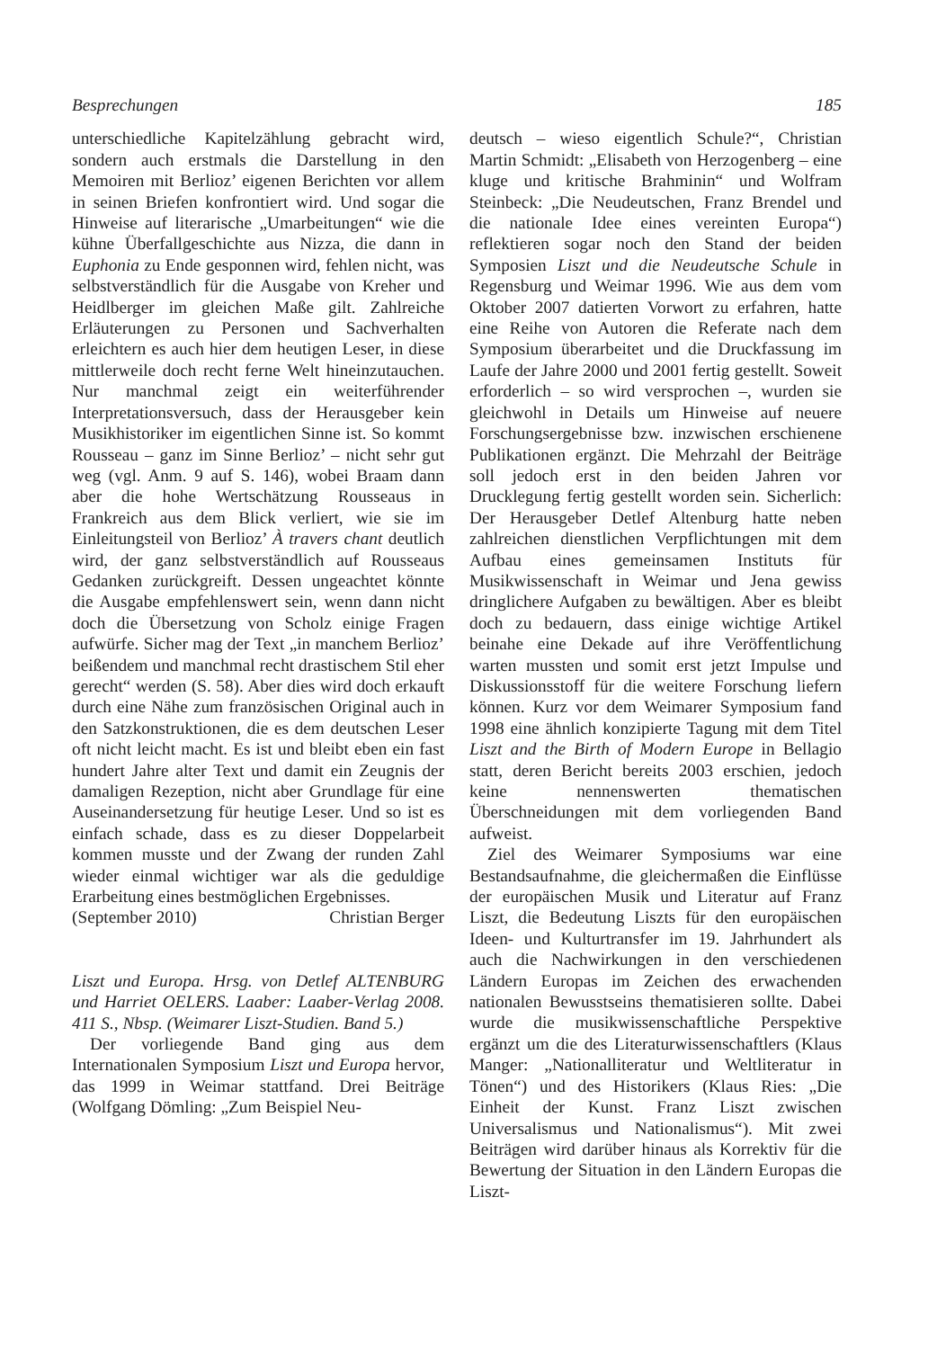Besprechungen 185
unterschiedliche Kapitelzählung gebracht wird, sondern auch erstmals die Darstellung in den Memoiren mit Berlioz’ eigenen Berichten vor allem in seinen Briefen konfrontiert wird. Und sogar die Hinweise auf literarische „Umarbeitungen“ wie die kühne Überfallgeschichte aus Nizza, die dann in Euphonia zu Ende gesponnen wird, fehlen nicht, was selbstverständlich für die Ausgabe von Kreher und Heidlberger im gleichen Maße gilt. Zahlreiche Erläuterungen zu Personen und Sachverhalten erleichtern es auch hier dem heutigen Leser, in diese mittlerweile doch recht ferne Welt hineinzutauchen. Nur manchmal zeigt ein weiterführender Interpretationsversuch, dass der Herausgeber kein Musikhistoriker im eigentlichen Sinne ist. So kommt Rousseau – ganz im Sinne Berlioz’ – nicht sehr gut weg (vgl. Anm. 9 auf S. 146), wobei Braam dann aber die hohe Wertschätzung Rousseaus in Frankreich aus dem Blick verliert, wie sie im Einleitungsteil von Berlioz’ À travers chant deutlich wird, der ganz selbstverständlich auf Rousseaus Gedanken zurückgreift. Dessen ungeachtet könnte die Ausgabe empfehlenswert sein, wenn dann nicht doch die Übersetzung von Scholz einige Fragen aufwürfe. Sicher mag der Text „in manchem Berlioz’ beißendem und manchmal recht drastischem Stil eher gerecht“ werden (S. 58). Aber dies wird doch erkauft durch eine Nähe zum französischen Original auch in den Satzkonstruktionen, die es dem deutschen Leser oft nicht leicht macht. Es ist und bleibt eben ein fast hundert Jahre alter Text und damit ein Zeugnis der damaligen Rezeption, nicht aber Grundlage für eine Auseinandersetzung für heutige Leser. Und so ist es einfach schade, dass es zu dieser Doppelarbeit kommen musste und der Zwang der runden Zahl wieder einmal wichtiger war als die geduldige Erarbeitung eines bestmöglichen Ergebnisses.
(September 2010) Christian Berger
Liszt und Europa. Hrsg. von Detlef ALTENBURG und Harriet OELERS. Laaber: Laaber-Verlag 2008. 411 S., Nbsp. (Weimarer Liszt-Studien. Band 5.)
Der vorliegende Band ging aus dem Internationalen Symposium Liszt und Europa hervor, das 1999 in Weimar stattfand. Drei Beiträge (Wolfgang Dömling: „Zum Beispiel Neu-
deutsch – wieso eigentlich Schule?“, Christian Martin Schmidt: „Elisabeth von Herzogenberg – eine kluge und kritische Brahminin“ und Wolfram Steinbeck: „Die Neudeutschen, Franz Brendel und die nationale Idee eines vereinten Europa“) reflektieren sogar noch den Stand der beiden Symposien Liszt und die Neudeutsche Schule in Regensburg und Weimar 1996. Wie aus dem vom Oktober 2007 datierten Vorwort zu erfahren, hatte eine Reihe von Autoren die Referate nach dem Symposium überarbeitet und die Druckfassung im Laufe der Jahre 2000 und 2001 fertig gestellt. Soweit erforderlich – so wird versprochen –, wurden sie gleichwohl in Details um Hinweise auf neuere Forschungsergebnisse bzw. inzwischen erschienene Publikationen ergänzt. Die Mehrzahl der Beiträge soll jedoch erst in den beiden Jahren vor Drucklegung fertig gestellt worden sein. Sicherlich: Der Herausgeber Detlef Altenburg hatte neben zahlreichen dienstlichen Verpflichtungen mit dem Aufbau eines gemeinsamen Instituts für Musikwissenschaft in Weimar und Jena gewiss dringlichere Aufgaben zu bewältigen. Aber es bleibt doch zu bedauern, dass einige wichtige Artikel beinahe eine Dekade auf ihre Veröffentlichung warten mussten und somit erst jetzt Impulse und Diskussionsstoff für die weitere Forschung liefern können. Kurz vor dem Weimarer Symposium fand 1998 eine ähnlich konzipierte Tagung mit dem Titel Liszt and the Birth of Modern Europe in Bellagio statt, deren Bericht bereits 2003 erschien, jedoch keine nennenswerten thematischen Überschneidungen mit dem vorliegenden Band aufweist.
Ziel des Weimarer Symposiums war eine Bestandsaufnahme, die gleichermaßen die Einflüsse der europäischen Musik und Literatur auf Franz Liszt, die Bedeutung Liszts für den europäischen Ideen- und Kulturtransfer im 19. Jahrhundert als auch die Nachwirkungen in den verschiedenen Ländern Europas im Zeichen des erwachenden nationalen Bewusstseins thematisieren sollte. Dabei wurde die musikwissenschaftliche Perspektive ergänzt um die des Literaturwissenschaftlers (Klaus Manger: „Nationalliteratur und Weltliteratur in Tönen“) und des Historikers (Klaus Ries: „Die Einheit der Kunst. Franz Liszt zwischen Universalismus und Nationalismus“). Mit zwei Beiträgen wird darüber hinaus als Korrektiv für die Bewertung der Situation in den Ländern Europas die Liszt-